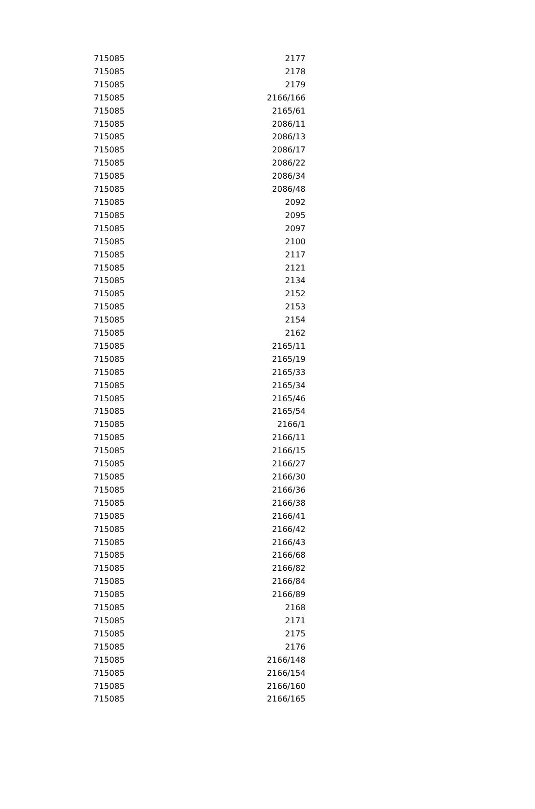| 715085 | 2177 |
| 715085 | 2178 |
| 715085 | 2179 |
| 715085 | 2166/166 |
| 715085 | 2165/61 |
| 715085 | 2086/11 |
| 715085 | 2086/13 |
| 715085 | 2086/17 |
| 715085 | 2086/22 |
| 715085 | 2086/34 |
| 715085 | 2086/48 |
| 715085 | 2092 |
| 715085 | 2095 |
| 715085 | 2097 |
| 715085 | 2100 |
| 715085 | 2117 |
| 715085 | 2121 |
| 715085 | 2134 |
| 715085 | 2152 |
| 715085 | 2153 |
| 715085 | 2154 |
| 715085 | 2162 |
| 715085 | 2165/11 |
| 715085 | 2165/19 |
| 715085 | 2165/33 |
| 715085 | 2165/34 |
| 715085 | 2165/46 |
| 715085 | 2165/54 |
| 715085 | 2166/1 |
| 715085 | 2166/11 |
| 715085 | 2166/15 |
| 715085 | 2166/27 |
| 715085 | 2166/30 |
| 715085 | 2166/36 |
| 715085 | 2166/38 |
| 715085 | 2166/41 |
| 715085 | 2166/42 |
| 715085 | 2166/43 |
| 715085 | 2166/68 |
| 715085 | 2166/82 |
| 715085 | 2166/84 |
| 715085 | 2166/89 |
| 715085 | 2168 |
| 715085 | 2171 |
| 715085 | 2175 |
| 715085 | 2176 |
| 715085 | 2166/148 |
| 715085 | 2166/154 |
| 715085 | 2166/160 |
| 715085 | 2166/165 |